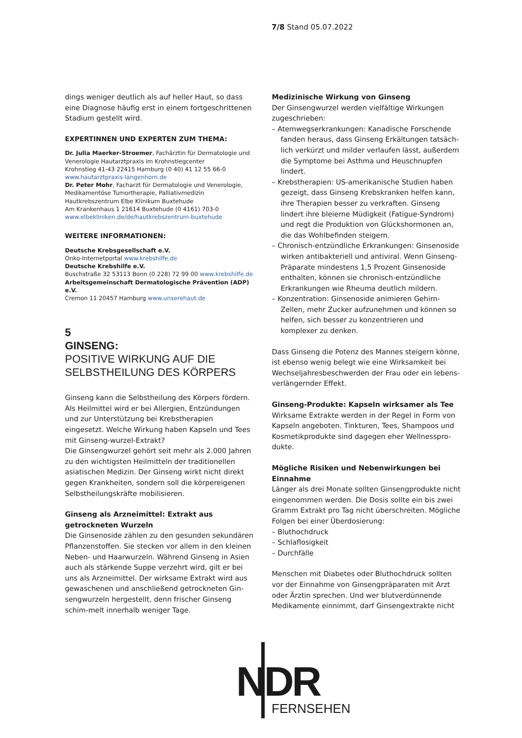7/8 Stand 05.07.2022
dings weniger deutlich als auf heller Haut, so dass eine Diagnose häufig erst in einem fortgeschrittenen Stadium gestellt wird.
EXPERTINNEN UND EXPERTEN ZUM THEMA:
Dr. Julia Maerker-Stroemer, Fachärztin für Dermatologie und Venerologie Hautarztpraxis im Krohnstiegcenter
Krohnstieg 41-43 22415 Hamburg (0 40) 41 12 55 66-0
www.hautarztpraxis-langenhorn.de
Dr. Peter Mohr, Facharzt für Dermatologie und Venerologie, Medikamentöse Tumortherapie, Palliativmedizin
Hautkrebszentrum Elbe Klinikum Buxtehude
Am Krankenhaus 1 21614 Buxtehude (0 4161) 703-0
www.elbekliniken.de/de/hautkrebszentrum-buxtehude
WEITERE INFORMATIONEN:
Deutsche Krebsgesellschaft e.V.
Onko-Internetportal www.krebshilfe.de
Deutsche Krebshilfe e.V.
Buschstraße 32 53113 Bonn (0 228) 72 99 00 www.krebshilfe.de
Arbeitsgemeinschaft Dermatologische Prävention (ADP) e.V.
Cremon 11 20457 Hamburg www.unserehaut.de
5
GINSENG:
POSITIVE WIRKUNG AUF DIE SELBSTHEILUNG DES KÖRPERS
Ginseng kann die Selbstheilung des Körpers fördern. Als Heilmittel wird er bei Allergien, Entzündungen und zur Unterstützung bei Krebstherapien eingesetzt. Welche Wirkung haben Kapseln und Tees mit Ginseng-wurzel-Extrakt?
Die Ginsengwurzel gehört seit mehr als 2.000 Jahren zu den wichtigsten Heilmitteln der traditionellen asiatischen Medizin. Der Ginseng wirkt nicht direkt gegen Krankheiten, sondern soll die körpereigenen Selbstheilungskräfte mobilisieren.
Ginseng als Arzneimittel: Extrakt aus getrockneten Wurzeln
Die Ginsenoside zählen zu den gesunden sekundären Pflanzenstoffen. Sie stecken vor allem in den kleinen Neben- und Haarwurzeln. Während Ginseng in Asien auch als stärkende Suppe verzehrt wird, gilt er bei uns als Arzneimittel. Der wirksame Extrakt wird aus gewaschenen und anschließend getrockneten Gin-sengwurzeln hergestellt, denn frischer Ginseng schim-melt innerhalb weniger Tage.
Medizinische Wirkung von Ginseng
Der Ginsengwurzel werden vielfältige Wirkungen zugeschrieben:
– Atemwegserkrankungen: Kanadische Forschende fanden heraus, dass Ginseng Erkältungen tatsäch-lich verkürzt und milder verlaufen lässt, außerdem die Symptome bei Asthma und Heuschnupfen lindert.
– Krebstherapien: US-amerikanische Studien haben gezeigt, dass Ginseng Krebskranken helfen kann, ihre Therapien besser zu verkraften. Ginseng lindert ihre bleierne Müdigkeit (Fatigue-Syndrom) und regt die Produktion von Glückshormonen an, die das Wohlbefinden steigern.
– Chronisch-entzündliche Erkrankungen: Ginsenoside wirken antibakteriell und antiviral. Wenn Ginseng-Präparate mindestens 1,5 Prozent Ginsenoside enthalten, können sie chronisch-entzündliche Erkrankungen wie Rheuma deutlich mildern.
– Konzentration: Ginsenoside animieren Gehirn-Zellen, mehr Zucker aufzunehmen und können so helfen, sich besser zu konzentrieren und komplexer zu denken.
Dass Ginseng die Potenz des Mannes steigern könne, ist ebenso wenig belegt wie eine Wirksamkeit bei Wechseljahresbeschwerden der Frau oder ein lebens-verlängernder Effekt.
Ginseng-Produkte: Kapseln wirksamer als Tee
Wirksame Extrakte werden in der Regel in Form von Kapseln angeboten. Tinkturen, Tees, Shampoos und Kosmetikprodukte sind dagegen eher Wellnesspro-dukte.
Mögliche Risiken und Nebenwirkungen bei Einnahme
Länger als drei Monate sollten Ginsengprodukte nicht eingenommen werden. Die Dosis sollte ein bis zwei Gramm Extrakt pro Tag nicht überschreiten. Mögliche Folgen bei einer Überdosierung:
– Bluthochdruck
– Schlaflosigkeit
– Durchfälle
Menschen mit Diabetes oder Bluthochdruck sollten vor der Einnahme von Ginsengpräparaten mit Arzt oder Ärztin sprechen. Und wer blutverdünnende Medikamente einnimmt, darf Ginsengextrakte nicht
NDR
FERNSEHEN